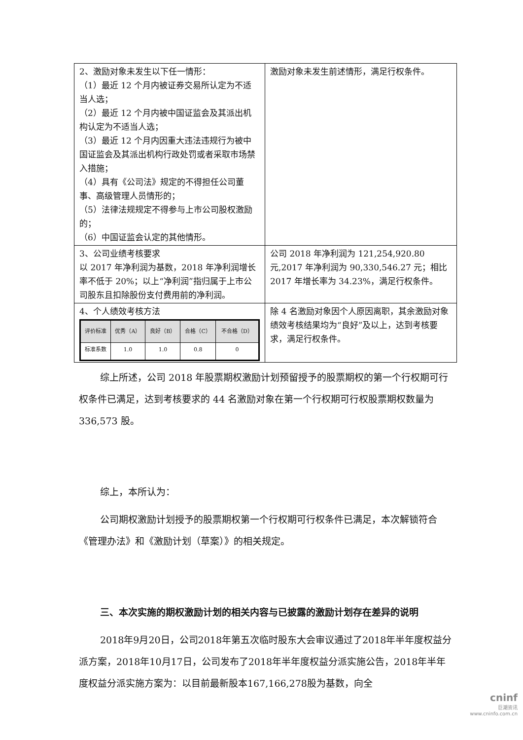| 2、激励对象未发生以下任一情形： （1）最近 12 个月内被证券交易所认定为不适当人选； （2）最近 12 个月内被中国证监会及其派出机构认定为不适当人选； （3）最近 12 个月内因重大违法违规行为被中国证监会及其派出机构行政处罚或者采取市场禁入措施； （4）具有《公司法》规定的不得担任公司董事、高级管理人员情形的； （5）法律法规规定不得参与上市公司股权激励的； （6）中国证监会认定的其他情形。 | 激励对象未发生前述情形，满足行权条件。 |
| 3、公司业绩考核要求 以 2017 年净利润为基数，2018 年净利润增长率不低于 20%；以上“净利润”指归属于上市公司股东且扣除股份支付费用前的净利润。 | 公司 2018 年净利润为 121,254,920.80 元,2017 年净利润为 90,330,546.27 元；相比 2017 年增长率为 34.23%，满足行权条件。 |
| 4、个人绩效考核方法 / 评价标准 / 优秀（A） / 良好（B） / 合格（C） / 不合格（D） / / --- / --- / --- / --- / --- / / 标准系数 / 1.0 / 1.0 / 0.8 / 0 / | 除 4 名激励对象因个人原因离职，其余激励对象绩效考核结果均为“良好”及以上，达到考核要求，满足行权条件。 |
综上所述，公司 2018 年股票期权激励计划预留授予的股票期权的第一个行权期可行权条件已满足，达到考核要求的 44 名激励对象在第一个行权期可行权股票期权数量为 336,573 股。
综上，本所认为：
公司期权激励计划授予的股票期权第一个行权期可行权条件已满足，本次解锁符合《管理办法》和《激励计划（草案）》的相关规定。
三、本次实施的期权激励计划的相关内容与已披露的激励计划存在差异的说明
2018年9月20日，公司2018年第五次临时股东大会审议通过了2018年半年度权益分派方案，2018年10月17日，公司发布了2018年半年度权益分派实施公告，2018年半年度权益分派实施方案为：以目前最新股本167,166,278股为基数，向全
cninf
巨潮资讯
www.cninfo.com.cn